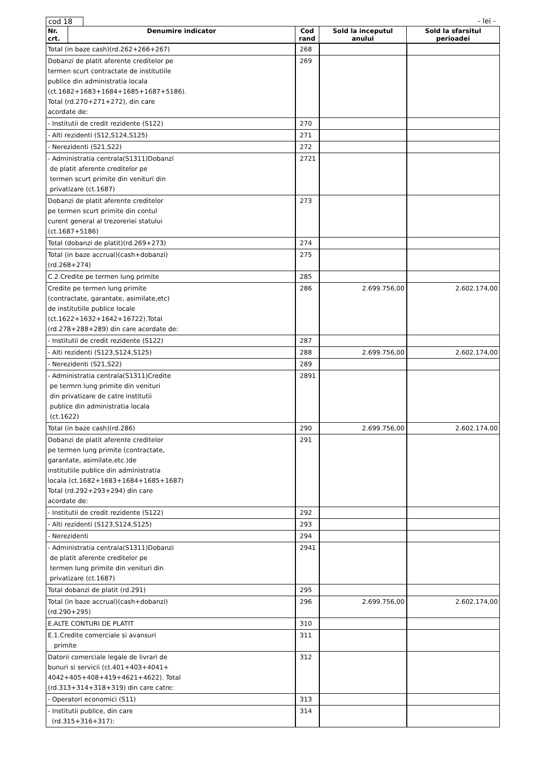cod 18 - lei -
| Nr. crt. | Denumire indicator | Cod rand | Sold la inceputul anului | Sold la sfarsitul perioadei |
| --- | --- | --- | --- | --- |
| Total (in baze cash)(rd.262+266+267) | | 268 | | |
| Dobanzi de platit aferente creditelor pe termen scurt contractate de institutiile publice din administratia locala (ct.1682+1683+1684+1685+1687+5186). Total (rd.270+271+272), din care acordate de: | | 269 | | |
| - Institutii de credit rezidente (S122) | | 270 | | |
| - Alti rezidenti (S12,S124,S125) | | 271 | | |
| - Nerezidenti (S21,S22) | | 272 | | |
| - Administratia centrala(S1311)Dobanzi de platit aferente creditelor pe termen scurt primite din venituri din privatizare (ct.1687) | | 2721 | | |
| Dobanzi de platit aferente creditelor pe termen scurt primite din contul curent general al trezoreriei statului (ct.1687+5186) | | 273 | | |
| Total (dobanzi de platit)(rd.269+273) | | 274 | | |
| Total (in baze accrual)(cash+dobanzi) (rd.268+274) | | 275 | | |
| C.2.Credite pe termen lung primite | | 285 | | |
| Credite pe termen lung primite (contractate, garantate, asimilate,etc) de institutiile publice locale (ct.1622+1632+1642+16722).Total (rd.278+288+289) din care acordate de: | | 286 | 2.699.756,00 | 2.602.174,00 |
| - Institutii de credit rezidente (S122) | | 287 | | |
| - Alti rezidenti (S123,S124,S125) | | 288 | 2.699.756,00 | 2.602.174,00 |
| - Nerezidenti (S21,S22) | | 289 | | |
| - Administratia centrala(S1311)Credite pe termrn lung primite din venituri din privatizare de catre institutii publice din administratia locala (ct.1622) | | 2891 | | |
| Total (in baze cash)(rd.286) | | 290 | 2.699.756,00 | 2.602.174,00 |
| Dobanzi de platit aferente creditelor pe termen lung primite (contractate, garantate, asimilate,etc.)de institutiile publice din administratia locala (ct.1682+1683+1684+1685+1687) Total (rd.292+293+294) din care acordate de: | | 291 | | |
| - Institutii de credit rezidente (S122) | | 292 | | |
| - Alti rezidenti (S123,S124,S125) | | 293 | | |
| - Nerezidenti | | 294 | | |
| - Administratia centrala(S1311)Dobanzi de platit aferente creditelor pe termen lung primite din venituri din privatizare (ct.1687) | | 2941 | | |
| Total dobanzi de platit (rd.291) | | 295 | | |
| Total (in baze accrual)(cash+dobanzi) (rd.290+295) | | 296 | 2.699.756,00 | 2.602.174,00 |
| E.ALTE CONTURI DE PLATIT | | 310 | | |
| E.1.Credite comerciale si avansuri primite | | 311 | | |
| Datorii comerciale legale de livrari de bunuri si servicii (ct.401+403+4041+ 4042+405+408+419+4621+4622). Total (rd.313+314+318+319) din care catre: | | 312 | | |
| - Operatori economici (S11) | | 313 | | |
| - Institutii publice, din care (rd.315+316+317): | | 314 | | |